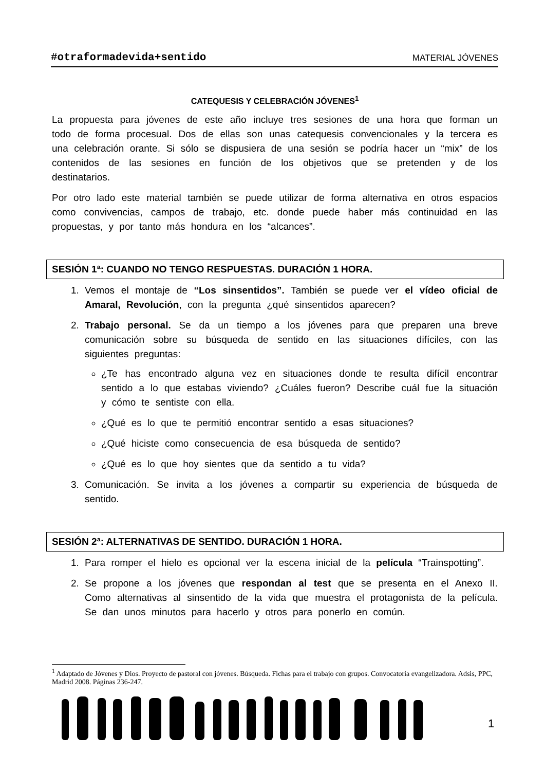#otraformadevida+sentido MATERIAL JÓVENES
CATEQUESIS Y CELEBRACIÓN JÓVENES<sup>1</sup>
La propuesta para jóvenes de este año incluye tres sesiones de una hora que forman un todo de forma procesual. Dos de ellas son unas catequesis convencionales y la tercera es una celebración orante. Si sólo se dispusiera de una sesión se podría hacer un “mix” de los contenidos de las sesiones en función de los objetivos que se pretenden y de los destinatarios.
Por otro lado este material también se puede utilizar de forma alternativa en otros espacios como convivencias, campos de trabajo, etc. donde puede haber más continuidad en las propuestas, y por tanto más hondura en los “alcances”.
SESIÓN 1ª: CUANDO NO TENGO RESPUESTAS. DURACIÓN 1 HORA.
1. Vemos el montaje de “Los sinsentidos”. También se puede ver el vídeo oficial de Amaral, Revolución, con la pregunta ¿qué sinsentidos aparecen?
2. Trabajo personal. Se da un tiempo a los jóvenes para que preparen una breve comunicación sobre su búsqueda de sentido en las situaciones difíciles, con las siguientes preguntas:
¿Te has encontrado alguna vez en situaciones donde te resulta difícil encontrar sentido a lo que estabas viviendo? ¿Cuáles fueron? Describe cuál fue la situación y cómo te sentiste con ella.
¿Qué es lo que te permitió encontrar sentido a esas situaciones?
¿Qué hiciste como consecuencia de esa búsqueda de sentido?
¿Qué es lo que hoy sientes que da sentido a tu vida?
3. Comunicación. Se invita a los jóvenes a compartir su experiencia de búsqueda de sentido.
SESIÓN 2ª: ALTERNATIVAS DE SENTIDO. DURACIÓN 1 HORA.
1. Para romper el hielo es opcional ver la escena inicial de la película “Trainspotting”.
2. Se propone a los jóvenes que respondan al test que se presenta en el Anexo II. Como alternativas al sinsentido de la vida que muestra el protagonista de la película. Se dan unos minutos para hacerlo y otros para ponerlo en común.
<sup>1</sup> Adaptado de Jóvenes y Dios. Proyecto de pastoral con jóvenes. Búsqueda. Fichas para el trabajo con grupos. Convocatoria evangelizadora. Adsis, PPC, Madrid 2008. Páginas 236-247.
1